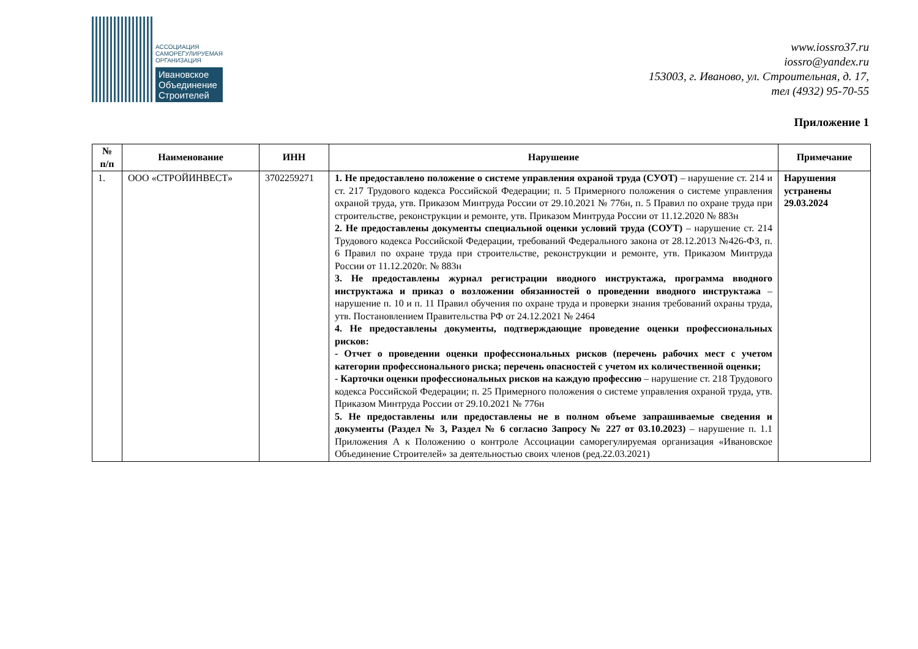АССОЦИАЦИЯ
САМОРЕГУЛИРУЕМАЯ
ОРГАНИЗАЦИЯ
Ивановское
Объединение
Строителей
www.iossro37.ru
iossro@yandex.ru
153003, г. Иваново, ул. Строительная, д. 17,
тел (4932) 95-70-55
Приложение 1
| № п/п | Наименование | ИНН | Нарушение | Примечание |
| --- | --- | --- | --- | --- |
| 1. | ООО «СТРОЙИНВЕСТ» | 3702259271 | 1. Не предоставлено положение о системе управления охраной труда (СУОТ) – нарушение ст. 214 и ст. 217 Трудового кодекса Российской Федерации; п. 5 Примерного положения о системе управления охраной труда, утв. Приказом Минтруда России от 29.10.2021 № 776н, п. 5 Правил по охране труда при строительстве, реконструкции и ремонте, утв. Приказом Минтруда России от 11.12.2020 № 883н 2. Не предоставлены документы специальной оценки условий труда (СОУТ) – нарушение ст. 214 Трудового кодекса Российской Федерации, требований Федерального закона от 28.12.2013 №426-ФЗ, п. 6 Правил по охране труда при строительстве, реконструкции и ремонте, утв. Приказом Минтруда России от 11.12.2020г. № 883н 3. Не предоставлены журнал регистрации вводного инструктажа, программа вводного инструктажа и приказ о возложении обязанностей о проведении вводного инструктажа – нарушение п. 10 и п. 11 Правил обучения по охране труда и проверки знания требований охраны труда, утв. Постановлением Правительства РФ от 24.12.2021 № 2464 4. Не предоставлены документы, подтверждающие проведение оценки профессиональных рисков: - Отчет о проведении оценки профессиональных рисков (перечень рабочих мест с учетом категории профессионального риска; перечень опасностей с учетом их количественной оценки; - Карточки оценки профессиональных рисков на каждую профессию – нарушение ст. 218 Трудового кодекса Российской Федерации; п. 25 Примерного положения о системе управления охраной труда, утв. Приказом Минтруда России от 29.10.2021 № 776н 5. Не предоставлены или предоставлены не в полном объеме запрашиваемые сведения и документы (Раздел № 3, Раздел № 6 согласно Запросу № 227 от 03.10.2023) – нарушение п. 1.1 Приложения А к Положению о контроле Ассоциации саморегулируемая организация «Ивановское Объединение Строителей» за деятельностью своих членов (ред.22.03.2021) | Нарушения устранены 29.03.2024 |